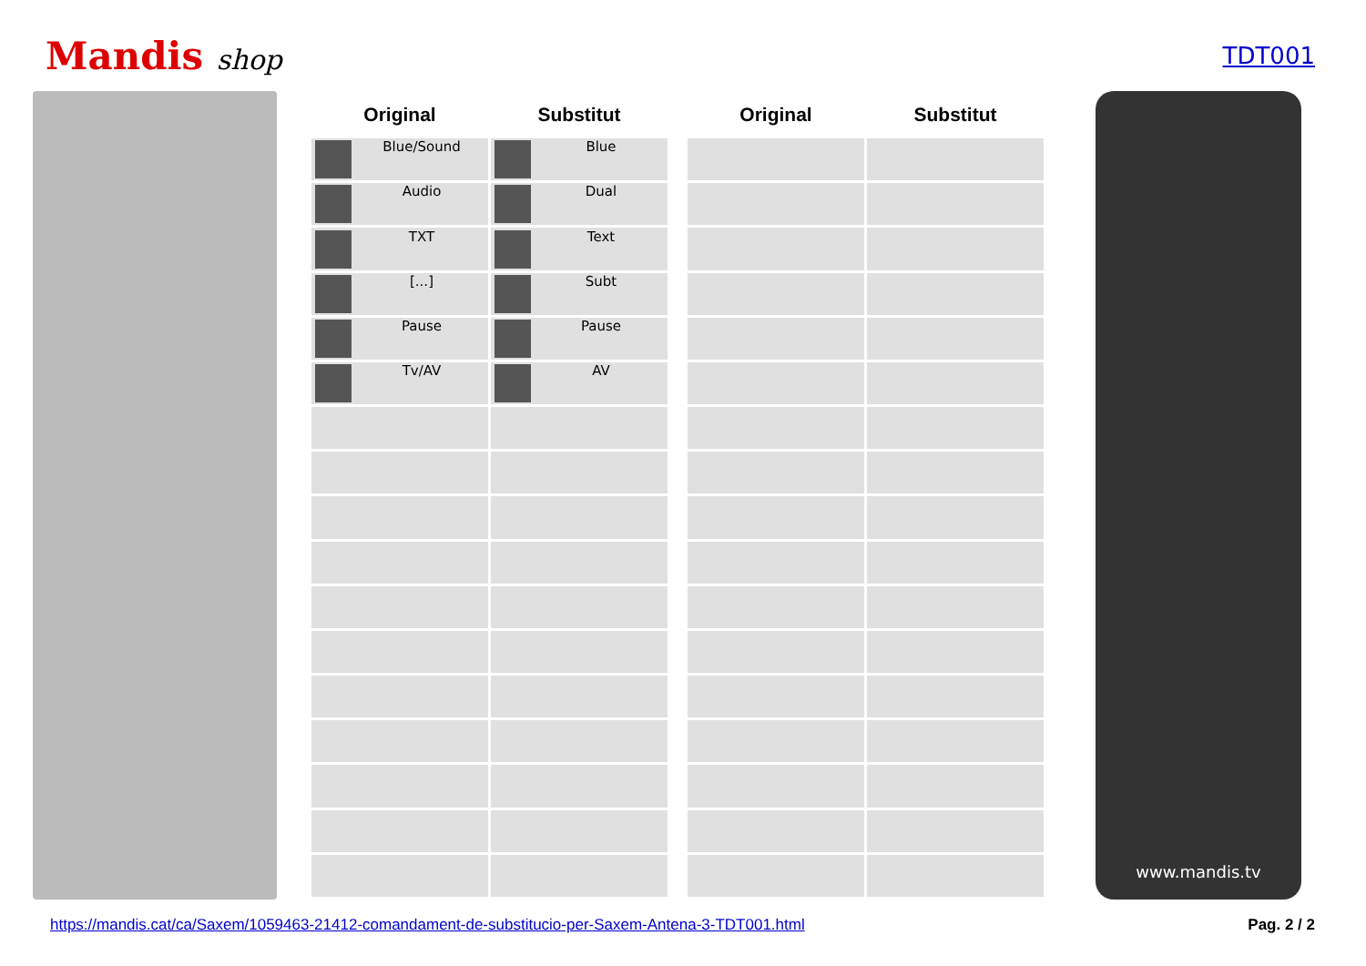Mandis shop
TDT001
| Original | Substitut | | Original | Substitut |
| Blue/Sound | Blue | | | |
| Audio | Dual | | | |
| TXT | Text | | | |
| [...] | Subt | | | |
| Pause | Pause | | | |
| Tv/AV | AV | | | |
www.mandis.tv
https://mandis.cat/ca/Saxem/1059463-21412-comandament-de-substitucio-per-Saxem-Antena-3-TDT001.html Pag. 2 / 2